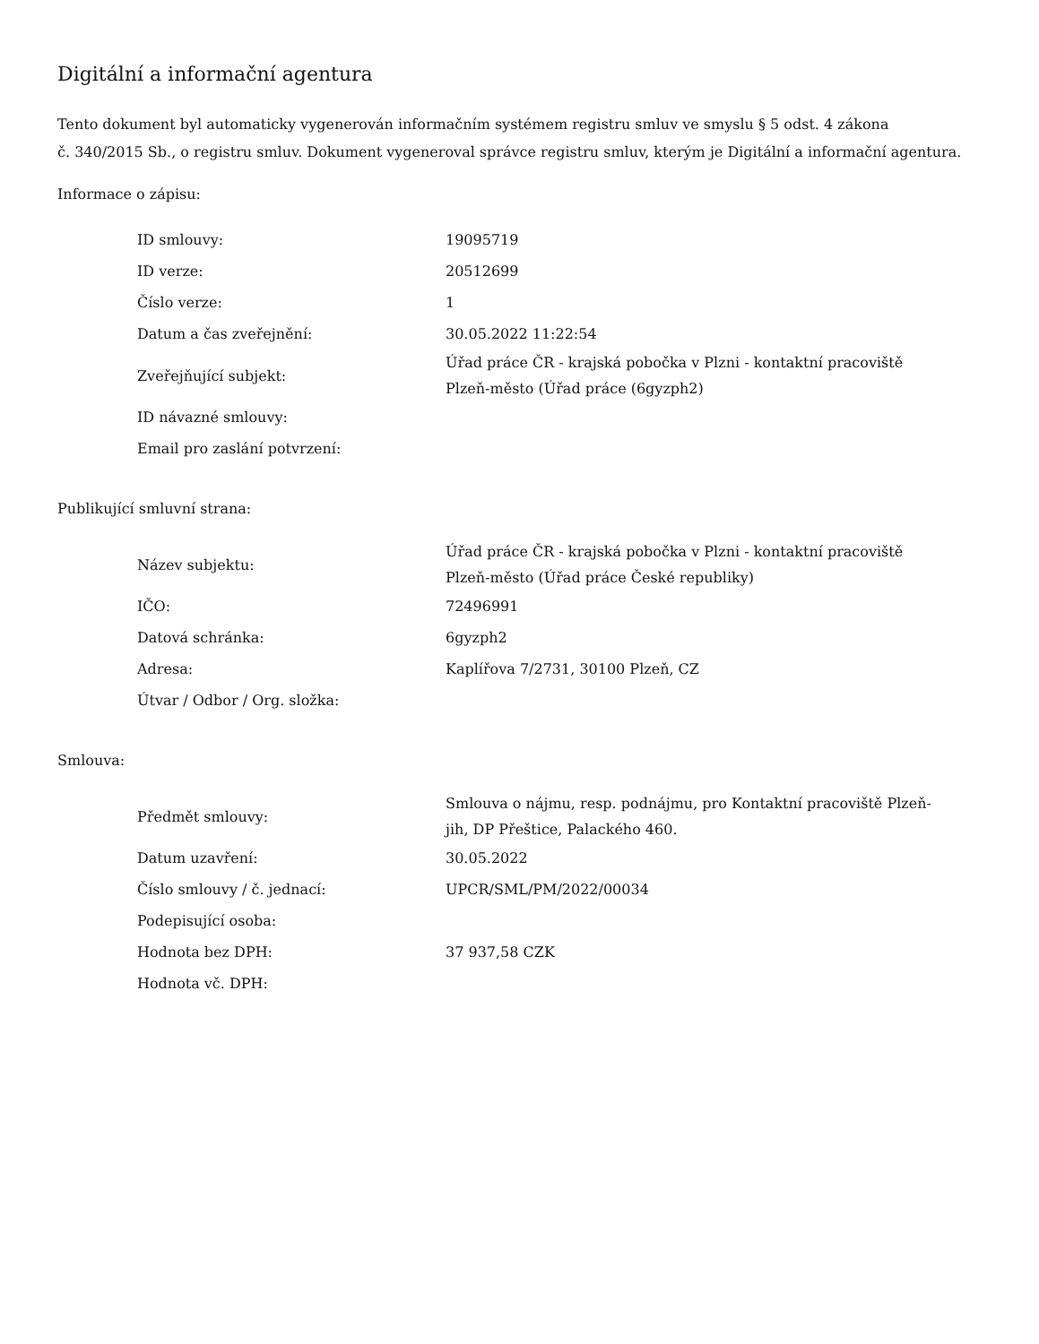Digitální a informační agentura
Tento dokument byl automaticky vygenerován informačním systémem registru smluv ve smyslu § 5 odst. 4 zákona
č. 340/2015 Sb., o registru smluv. Dokument vygeneroval správce registru smluv, kterým je Digitální a informační agentura.
Informace o zápisu:
| ID smlouvy: | 19095719 |
| ID verze: | 20512699 |
| Číslo verze: | 1 |
| Datum a čas zveřejnění: | 30.05.2022 11:22:54 |
| Zveřejňující subjekt: | Úřad práce ČR - krajská pobočka v Plzni - kontaktní pracoviště Plzeň-město (Úřad práce (6gyzph2) |
| ID návazné smlouvy: | |
| Email pro zaslání potvrzení: | |
Publikující smluvní strana:
| Název subjektu: | Úřad práce ČR - krajská pobočka v Plzni - kontaktní pracoviště Plzeň-město (Úřad práce České republiky) |
| IČO: | 72496991 |
| Datová schránka: | 6gyzph2 |
| Adresa: | Kaplířova 7/2731, 30100 Plzeň, CZ |
| Útvar / Odbor / Org. složka: | |
Smlouva:
| Předmět smlouvy: | Smlouva o nájmu, resp. podnájmu, pro Kontaktní pracoviště Plzeň-jih, DP Přeštice, Palackého 460. |
| Datum uzavření: | 30.05.2022 |
| Číslo smlouvy / č. jednací: | UPCR/SML/PM/2022/00034 |
| Podepisující osoba: | |
| Hodnota bez DPH: | 37 937,58 CZK |
| Hodnota vč. DPH: | |